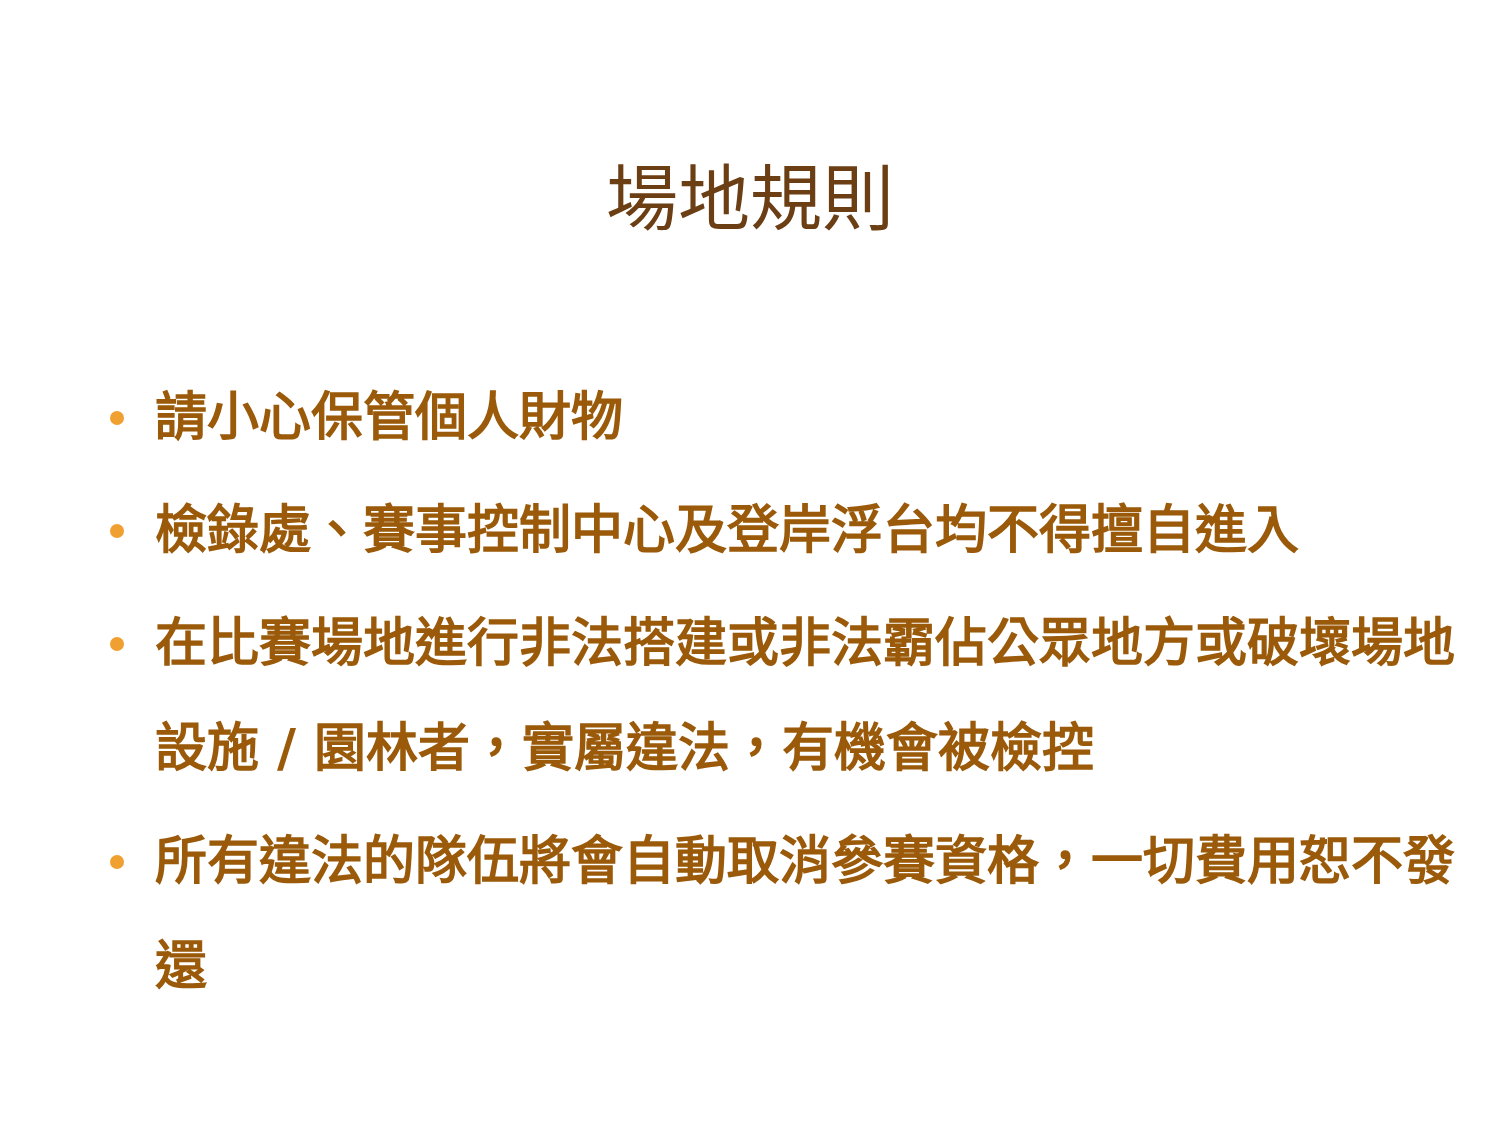場地規則
請小心保管個人財物
檢錄處、賽事控制中心及登岸浮台均不得擅自進入
在比賽場地進行非法搭建或非法霸佔公眾地方或破壞場地設施 / 園林者，實屬違法，有機會被檢控
所有違法的隊伍將會自動取消參賽資格，一切費用恕不發還